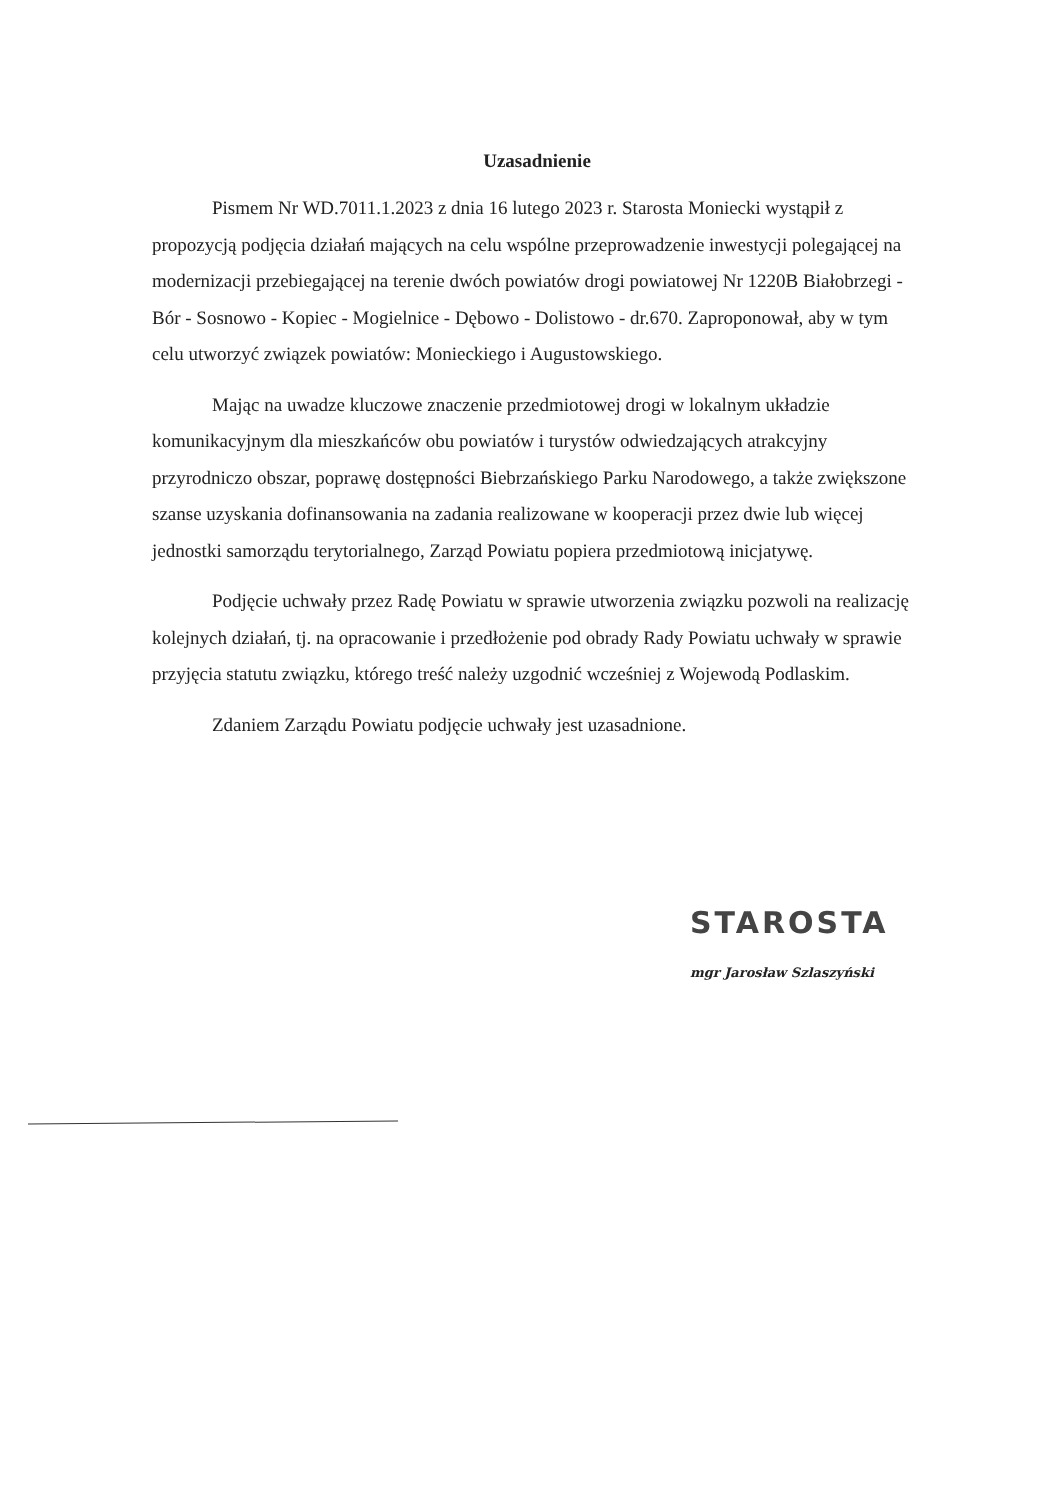Uzasadnienie
Pismem Nr WD.7011.1.2023 z dnia 16 lutego 2023 r. Starosta Moniecki wystąpił z propozycją podjęcia działań mających na celu wspólne przeprowadzenie inwestycji polegającej na modernizacji przebiegającej na terenie dwóch powiatów drogi powiatowej Nr 1220B Białobrzegi - Bór - Sosnowo - Kopiec - Mogielnice - Dębowo - Dolistowo - dr.670. Zaproponował, aby w tym celu utworzyć związek powiatów: Monieckiego i Augustowskiego.
Mając na uwadze kluczowe znaczenie przedmiotowej drogi w lokalnym układzie komunikacyjnym dla mieszkańców obu powiatów i turystów odwiedzających atrakcyjny przyrodniczo obszar, poprawę dostępności Biebrzańskiego Parku Narodowego, a także zwiększone szanse uzyskania dofinansowania na zadania realizowane w kooperacji przez dwie lub więcej jednostki samorządu terytorialnego, Zarząd Powiatu popiera przedmiotową inicjatywę.
Podjęcie uchwały przez Radę Powiatu w sprawie utworzenia związku pozwoli na realizację kolejnych działań, tj. na opracowanie i przedłożenie pod obrady Rady Powiatu uchwały w sprawie przyjęcia statutu związku, którego treść należy uzgodnić wcześniej z Wojewodą Podlaskim.
Zdaniem Zarządu Powiatu podjęcie uchwały jest uzasadnione.
STAROSTA
mgr Jarosław Szlaszyński